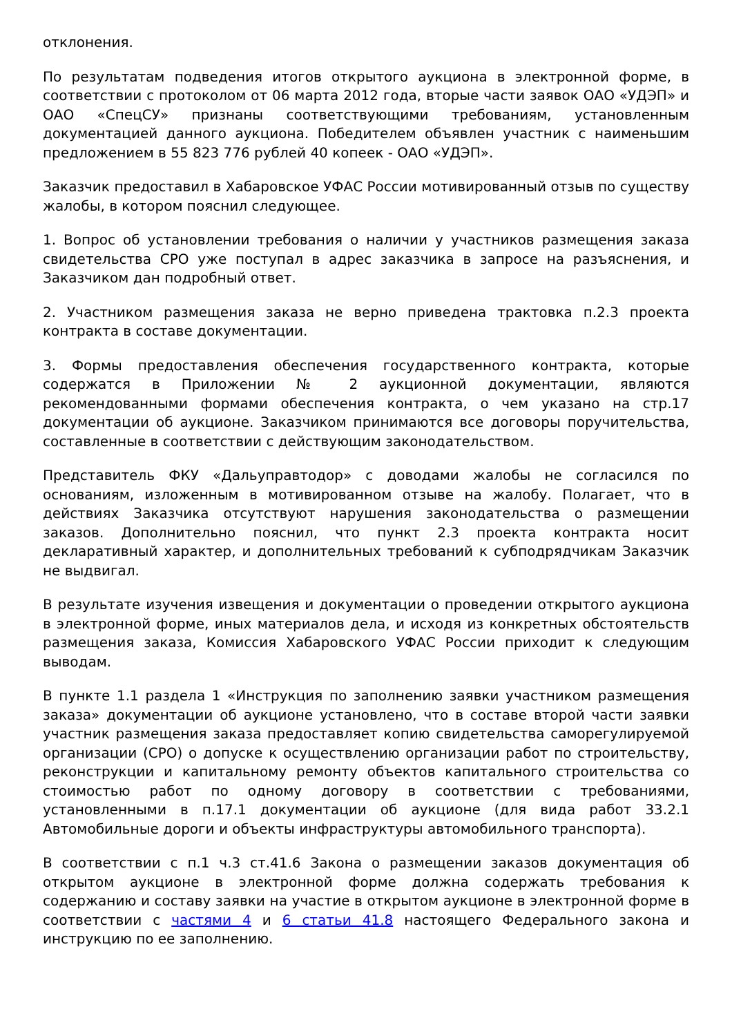отклонения.
По результатам подведения итогов открытого аукциона в электронной форме, в соответствии с протоколом от 06 марта 2012 года, вторые части заявок ОАО «УДЭП» и ОАО «СпецСУ» признаны соответствующими требованиям, установленным документацией данного аукциона. Победителем объявлен участник с наименьшим предложением в 55 823 776 рублей 40 копеек - ОАО «УДЭП».
Заказчик предоставил в Хабаровское УФАС России мотивированный отзыв по существу жалобы, в котором пояснил следующее.
1. Вопрос об установлении требования о наличии у участников размещения заказа свидетельства СРО уже поступал в адрес заказчика в запросе на разъяснения, и Заказчиком дан подробный ответ.
2. Участником размещения заказа не верно приведена трактовка п.2.3 проекта контракта в составе документации.
3. Формы предоставления обеспечения государственного контракта, которые содержатся в Приложении № 2 аукционной документации, являются рекомендованными формами обеспечения контракта, о чем указано на стр.17 документации об аукционе. Заказчиком принимаются все договоры поручительства, составленные в соответствии с действующим законодательством.
Представитель ФКУ «Дальуправтодор» с доводами жалобы не согласился по основаниям, изложенным в мотивированном отзыве на жалобу. Полагает, что в действиях Заказчика отсутствуют нарушения законодательства о размещении заказов. Дополнительно пояснил, что пункт 2.3 проекта контракта носит декларативный характер, и дополнительных требований к субподрядчикам Заказчик не выдвигал.
В результате изучения извещения и документации о проведении открытого аукциона в электронной форме, иных материалов дела, и исходя из конкретных обстоятельств размещения заказа, Комиссия Хабаровского УФАС России приходит к следующим выводам.
В пункте 1.1 раздела 1 «Инструкция по заполнению заявки участником размещения заказа» документации об аукционе установлено, что в составе второй части заявки участник размещения заказа предоставляет копию свидетельства саморегулируемой организации (СРО) о допуске к осуществлению организации работ по строительству, реконструкции и капитальному ремонту объектов капитального строительства со стоимостью работ по одному договору в соответствии с требованиями, установленными в п.17.1 документации об аукционе (для вида работ 33.2.1 Автомобильные дороги и объекты инфраструктуры автомобильного транспорта).
В соответствии с п.1 ч.3 ст.41.6 Закона о размещении заказов документация об открытом аукционе в электронной форме должна содержать требования к содержанию и составу заявки на участие в открытом аукционе в электронной форме в соответствии с частями 4 и 6 статьи 41.8 настоящего Федерального закона и инструкцию по ее заполнению.